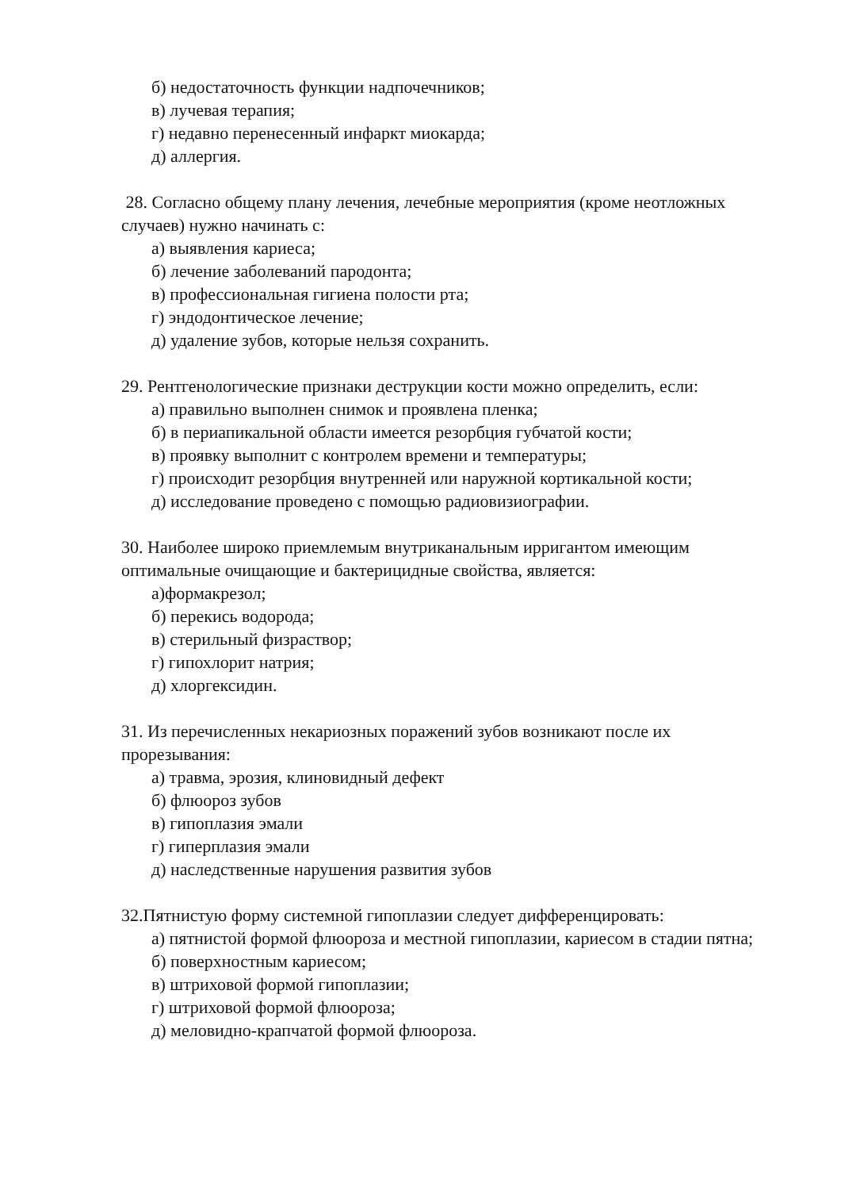б) недостаточность функции надпочечников;
в) лучевая терапия;
г) недавно перенесенный инфаркт миокарда;
д) аллергия.
28. Согласно общему плану лечения, лечебные мероприятия (кроме неотложных случаев) нужно начинать с:
а) выявления кариеса;
б) лечение заболеваний пародонта;
в) профессиональная гигиена полости рта;
г) эндодонтическое лечение;
д) удаление зубов, которые нельзя сохранить.
29. Рентгенологические признаки деструкции кости можно определить, если:
а) правильно выполнен снимок и проявлена пленка;
б) в периапикальной области имеется резорбция губчатой кости;
в) проявку выполнит с контролем времени и температуры;
г) происходит резорбция внутренней или наружной кортикальной кости;
д) исследование проведено с помощью радиовизиографии.
30. Наиболее широко приемлемым внутриканальным ирригантом имеющим оптимальные очищающие и бактерицидные свойства, является:
а)формакрезол;
б) перекись водорода;
в) стерильный физраствор;
г) гипохлорит натрия;
д) хлоргексидин.
31. Из перечисленных некариозных поражений зубов возникают после их прорезывания:
а) травма, эрозия, клиновидный дефект
б) флюороз зубов
в) гипоплазия эмали
г) гиперплазия эмали
д) наследственные нарушения развития зубов
32.Пятнистую форму системной гипоплазии следует дифференцировать:
а) пятнистой формой флюороза и местной гипоплазии, кариесом в стадии пятна;
б) поверхностным кариесом;
в) штриховой формой гипоплазии;
г) штриховой формой флюороза;
д) меловидно-крапчатой формой флюороза.